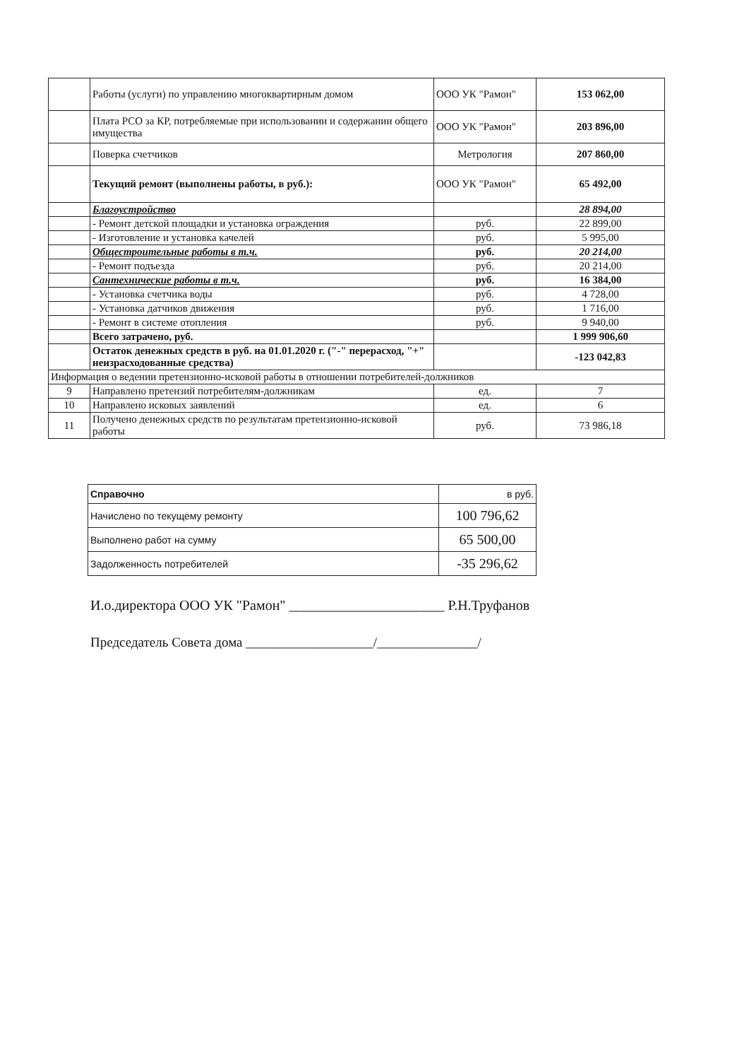| | Работы (услуги) по управлению многоквартирным домом | ООО УК "Рамон" | 153 062,00 |
| | Плата РСО за КР, потребляемые при использовании и содержании общего имущества | ООО УК "Рамон" | 203 896,00 |
| | Поверка счетчиков | Метрология | 207 860,00 |
| | Текущий ремонт (выполнены работы, в руб.): | ООО УК "Рамон" | 65 492,00 |
| | Благоустройство | | 28 894,00 |
| | - Ремонт детской площадки и установка ограждения | руб. | 22 899,00 |
| | - Изготовление и установка качелей | руб. | 5 995,00 |
| | Общестроительные работы в т.ч. | руб. | 20 214,00 |
| | - Ремонт подъезда | руб. | 20 214,00 |
| | Сантехнические работы в т.ч. | руб. | 16 384,00 |
| | - Установка счетчика воды | руб. | 4 728,00 |
| | - Установка датчиков движения | руб. | 1 716,00 |
| | - Ремонт в системе отопления | руб. | 9 940,00 |
| | Всего затрачено, руб. | | 1 999 906,60 |
| | Остаток денежных средств в руб. на 01.01.2020 г. ("-" перерасход, "+" неизрасходованные средства) | | -123 042,83 |
| Информация о ведении претензионно-исковой работы в отношении потребителей-должников | | | |
| 9 | Направлено претензий потребителям-должникам | ед. | 7 |
| 10 | Направлено исковых заявлений | ед. | 6 |
| 11 | Получено денежных средств по результатам претензионно-исковой работы | руб. | 73 986,18 |
| Справочно | в руб. |
| Начислено по текущему ремонту | 100 796,62 |
| Выполнено работ на сумму | 65 500,00 |
| Задолженность потребителей | -35 296,62 |
И.о.директора ООО УК "Рамон" ______________________ Р.Н.Труфанов
Председатель Совета дома ___________________/_______________/